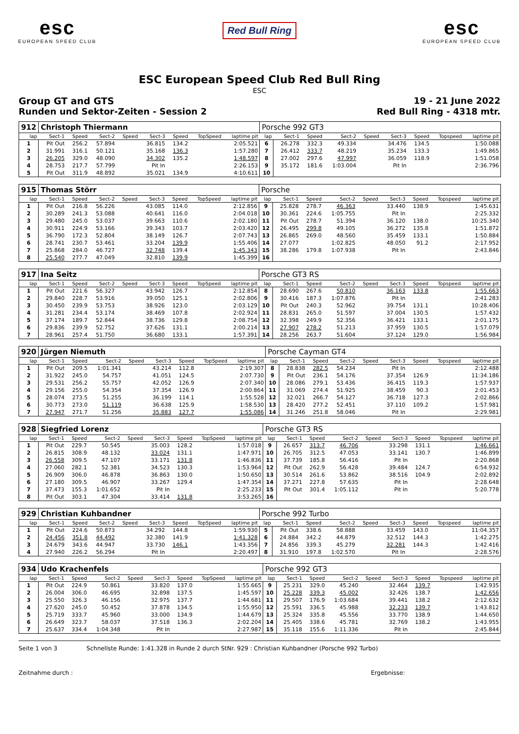esc
EUROPEAN SPEED CLUB
Red Bull Ring
esc
EUROPEAN SPEED CLUB
ESC European Speed Club Red Bull Ring
ESC
Group GT and GTS 19 - 21 June 2022
Runden und Sektor-Zeiten - Session 2 Red Bull Ring - 4318 mtr.
| 912 | Christoph Thiermann | | | | | | | | Porsche 992 GT3 | | | | | | | | |
| lap | Sect-1 | Speed | Sect-2 | Speed | Sect-3 | Speed | TopSpeed | laptime pit | lap | Sect-1 | Speed | Sect-2 | Speed | Sect-3 | Speed | Topspeed | laptime pit |
| 1 | Pit Out | 256.2 | 57.894 | | 36.815 | 134.2 | | 2:05.521 | 6 | 26.278 | 332.3 | 49.334 | | 34.476 | 134.5 | | 1:50.088 |
| 2 | 31.991 | 316.1 | 50.121 | | 35.168 | 136.3 | | 1:57.280 | 7 | 26.412 | 333.7 | 48.219 | | 35.234 | 133.3 | | 1:49.865 |
| 3 | 26.205 | 329.0 | 48.090 | | 34.302 | 135.2 | | 1:48.597 | 8 | 27.002 | 297.6 | 47.997 | | 36.059 | 118.9 | | 1:51.058 |
| 4 | 28.753 | 217.7 | 57.799 | | Pit In | | | 2:26.153 | 9 | 35.172 | 181.6 | 1:03.004 | | Pit In | | | 2:36.796 |
| 5 | Pit Out | 311.9 | 48.892 | | 35.021 | 134.9 | | 4:10.611 | 10 | | | | | | | | |
| 915 | Thomas Störr | | | | | | | | Porsche | | | | | | | | |
| lap | Sect-1 | Speed | Sect-2 | Speed | Sect-3 | Speed | TopSpeed | laptime pit | lap | Sect-1 | Speed | Sect-2 | Speed | Sect-3 | Speed | Topspeed | laptime pit |
| 1 | Pit Out | 216.8 | 56.226 | | 43.085 | 114.0 | | 2:12.856 | 9 | 25.828 | 278.7 | 46.363 | | 33.440 | 138.9 | | 1:45.631 |
| 2 | 30.289 | 241.3 | 53.088 | | 40.641 | 116.0 | | 2:04.018 | 10 | 30.361 | 224.6 | 1:05.755 | | Pit In | | | 2:25.332 |
| 3 | 29.480 | 245.0 | 53.037 | | 39.663 | 110.6 | | 2:02.180 | 11 | Pit Out | 278.7 | 51.394 | | 36.120 | 138.0 | | 10:25.340 |
| 4 | 30.911 | 224.9 | 53.166 | | 39.343 | 103.7 | | 2:03.420 | 12 | 26.495 | 299.8 | 49.105 | | 36.272 | 135.8 | | 1:51.872 |
| 5 | 36.790 | 172.3 | 52.804 | | 38.149 | 126.7 | | 2:07.743 | 13 | 26.865 | 269.0 | 48.560 | | 35.459 | 133.1 | | 1:50.884 |
| 6 | 28.741 | 230.7 | 53.461 | | 33.204 | 139.9 | | 1:55.406 | 14 | 27.077 | | 1:02.825 | | 48.050 | 91.2 | | 2:17.952 |
| 7 | 25.868 | 284.0 | 46.727 | | 32.748 | 139.4 | | 1:45.343 | 15 | 38.286 | 179.8 | 1:07.938 | | Pit In | | | 2:43.846 |
| 8 | 25.540 | 277.7 | 47.049 | | 32.810 | 139.9 | | 1:45.399 | 16 | | | | | | | | |
| 917 | Ina Seitz | | | | | | | | Porsche GT3 RS | | | | | | | | |
| lap | Sect-1 | Speed | Sect-2 | Speed | Sect-3 | Speed | TopSpeed | laptime pit | lap | Sect-1 | Speed | Sect-2 | Speed | Sect-3 | Speed | Topspeed | laptime pit |
| 1 | Pit Out | 221.6 | 56.327 | | 43.942 | 126.7 | | 2:12.854 | 8 | 28.690 | 267.6 | 50.810 | | 36.163 | 133.8 | | 1:55.663 |
| 2 | 29.840 | 228.7 | 53.916 | | 39.050 | 125.1 | | 2:02.806 | 9 | 30.416 | 187.3 | 1:07.876 | | Pit In | | | 2:41.283 |
| 3 | 30.450 | 239.9 | 53.753 | | 38.926 | 123.0 | | 2:03.129 | 10 | Pit Out | 240.3 | 52.962 | | 39.754 | 131.1 | | 10:28.406 |
| 4 | 31.281 | 234.4 | 53.174 | | 38.469 | 107.8 | | 2:02.924 | 11 | 28.831 | 265.0 | 51.597 | | 37.004 | 130.5 | | 1:57.432 |
| 5 | 37.174 | 189.7 | 52.844 | | 38.736 | 129.8 | | 2:08.754 | 12 | 32.398 | 249.9 | 52.356 | | 36.421 | 133.1 | | 2:01.175 |
| 6 | 29.836 | 239.9 | 52.752 | | 37.626 | 131.1 | | 2:00.214 | 13 | 27.907 | 278.2 | 51.213 | | 37.959 | 130.5 | | 1:57.079 |
| 7 | 28.961 | 257.4 | 51.750 | | 36.680 | 133.1 | | 1:57.391 | 14 | 28.256 | 263.7 | 51.604 | | 37.124 | 129.0 | | 1:56.984 |
| 920 | Jürgen Niemuth | | | | | | | | Porsche Cayman GT4 | | | | | | | | |
| lap | Sect-1 | Speed | Sect-2 | Speed | Sect-3 | Speed | TopSpeed | laptime pit | lap | Sect-1 | Speed | Sect-2 | Speed | Sect-3 | Speed | Topspeed | laptime pit |
| 1 | Pit Out | 209.5 | 1:01.341 | | 43.214 | 112.8 | | 2:19.307 | 8 | 28.838 | 282.5 | 54.234 | | Pit In | | | 2:12.488 |
| 2 | 31.922 | 245.0 | 54.757 | | 41.051 | 124.5 | | 2:07.730 | 9 | Pit Out | 236.1 | 54.176 | | 37.354 | 126.9 | | 11:34.186 |
| 3 | 29.531 | 256.2 | 55.757 | | 42.052 | 126.9 | | 2:07.340 | 10 | 28.086 | 279.1 | 53.436 | | 36.415 | 119.3 | | 1:57.937 |
| 4 | 29.156 | 255.0 | 54.354 | | 37.354 | 126.9 | | 2:00.864 | 11 | 31.069 | 274.4 | 51.925 | | 38.459 | 90.3 | | 2:01.453 |
| 5 | 28.074 | 273.5 | 51.255 | | 36.199 | 114.1 | | 1:55.528 | 12 | 32.021 | 266.7 | 54.127 | | 36.718 | 127.3 | | 2:02.866 |
| 6 | 30.773 | 273.0 | 51.119 | | 36.638 | 125.9 | | 1:58.530 | 13 | 28.420 | 277.2 | 52.451 | | 37.110 | 109.2 | | 1:57.981 |
| 7 | 27.947 | 271.7 | 51.256 | | 35.883 | 127.7 | | 1:55.086 | 14 | 31.246 | 251.8 | 58.046 | | Pit In | | | 2:29.981 |
| 928 | Siegfried Lorenz | | | | | | | | Porsche GT3 RS | | | | | | | | |
| lap | Sect-1 | Speed | Sect-2 | Speed | Sect-3 | Speed | TopSpeed | laptime pit | lap | Sect-1 | Speed | Sect-2 | Speed | Sect-3 | Speed | Topspeed | laptime pit |
| 1 | Pit Out | 229.7 | 50.545 | | 35.003 | 128.2 | | 1:57.018 | 9 | 26.657 | 313.7 | 46.706 | | 33.298 | 131.1 | | 1:46.661 |
| 2 | 26.815 | 308.9 | 48.132 | | 33.024 | 131.1 | | 1:47.971 | 10 | 26.705 | 312.5 | 47.053 | | 33.141 | 130.7 | | 1:46.899 |
| 3 | 26.558 | 309.5 | 47.107 | | 33.171 | 131.8 | | 1:46.836 | 11 | 37.739 | 185.8 | 56.416 | | Pit In | | | 2:20.868 |
| 4 | 27.060 | 282.1 | 52.381 | | 34.523 | 130.3 | | 1:53.964 | 12 | Pit Out | 262.9 | 56.428 | | 39.484 | 124.7 | | 6:54.932 |
| 5 | 26.909 | 306.0 | 46.878 | | 36.863 | 130.0 | | 1:50.650 | 13 | 30.514 | 261.6 | 53.862 | | 38.516 | 104.9 | | 2:02.892 |
| 6 | 27.180 | 309.5 | 46.907 | | 33.267 | 129.4 | | 1:47.354 | 14 | 37.271 | 227.8 | 57.635 | | Pit In | | | 2:28.648 |
| 7 | 37.473 | 155.3 | 1:01.652 | | Pit In | | | 2:25.233 | 15 | Pit Out | 301.4 | 1:05.112 | | Pit In | | | 5:20.778 |
| 8 | Pit Out | 303.1 | 47.304 | | 33.414 | 131.8 | | 3:53.265 | 16 | | | | | | | | |
| 929 | Christian Kuhbandner | | | | | | | | Porsche 992 Turbo | | | | | | | | |
| lap | Sect-1 | Speed | Sect-2 | Speed | Sect-3 | Speed | TopSpeed | laptime pit | lap | Sect-1 | Speed | Sect-2 | Speed | Sect-3 | Speed | Topspeed | laptime pit |
| 1 | Pit Out | 224.6 | 50.873 | | 34.292 | 144.8 | | 1:59.930 | 5 | Pit Out | 338.6 | 58.888 | | 33.459 | 143.0 | | 11:04.357 |
| 2 | 24.456 | 351.8 | 44.492 | | 32.380 | 141.9 | | 1:41.328 | 6 | 24.884 | 342.2 | 44.879 | | 32.512 | 144.3 | | 1:42.275 |
| 3 | 24.679 | 343.6 | 44.947 | | 33.730 | 146.1 | | 1:43.356 | 7 | 24.856 | 339.3 | 45.279 | | 32.281 | 144.3 | | 1:42.416 |
| 4 | 27.940 | 226.2 | 56.294 | | Pit In | | | 2:20.497 | 8 | 31.910 | 197.8 | 1:02.570 | | Pit In | | | 2:28.576 |
| 934 | Udo Krachenfels | | | | | | | | Porsche 992 GT3 | | | | | | | | |
| lap | Sect-1 | Speed | Sect-2 | Speed | Sect-3 | Speed | TopSpeed | laptime pit | lap | Sect-1 | Speed | Sect-2 | Speed | Sect-3 | Speed | Topspeed | laptime pit |
| 1 | Pit Out | 224.9 | 50.861 | | 33.820 | 137.0 | | 1:55.665 | 9 | 25.231 | 329.0 | 45.240 | | 32.464 | 139.7 | | 1:42.935 |
| 2 | 26.004 | 306.0 | 46.695 | | 32.898 | 137.5 | | 1:45.597 | 10 | 25.228 | 339.3 | 45.002 | | 32.426 | 138.7 | | 1:42.656 |
| 3 | 25.550 | 326.3 | 46.156 | | 32.975 | 137.7 | | 1:44.681 | 11 | 29.507 | 176.9 | 1:03.684 | | 39.441 | 138.2 | | 2:12.632 |
| 4 | 27.620 | 245.0 | 50.452 | | 37.878 | 134.5 | | 1:55.950 | 12 | 25.591 | 336.5 | 45.988 | | 32.233 | 139.7 | | 1:43.812 |
| 5 | 25.719 | 333.7 | 45.960 | | 33.000 | 134.9 | | 1:44.679 | 13 | 25.324 | 335.8 | 45.556 | | 33.770 | 138.9 | | 1:44.650 |
| 6 | 26.649 | 323.7 | 58.037 | | 37.518 | 136.3 | | 2:02.204 | 14 | 25.405 | 338.6 | 45.781 | | 32.769 | 138.2 | | 1:43.955 |
| 7 | 25.637 | 334.4 | 1:04.348 | | Pit In | | | 2:27.987 | 15 | 35.118 | 155.6 | 1:11.336 | | Pit In | | | 2:45.844 |
Seite 1 von 3 Schnellste Runde: 1:41.328 in Runde 2 durch StNr. 929 : Christian Kuhbandner (Porsche 992 Turbo)
Zeitnahme durch : Ergebnisse: